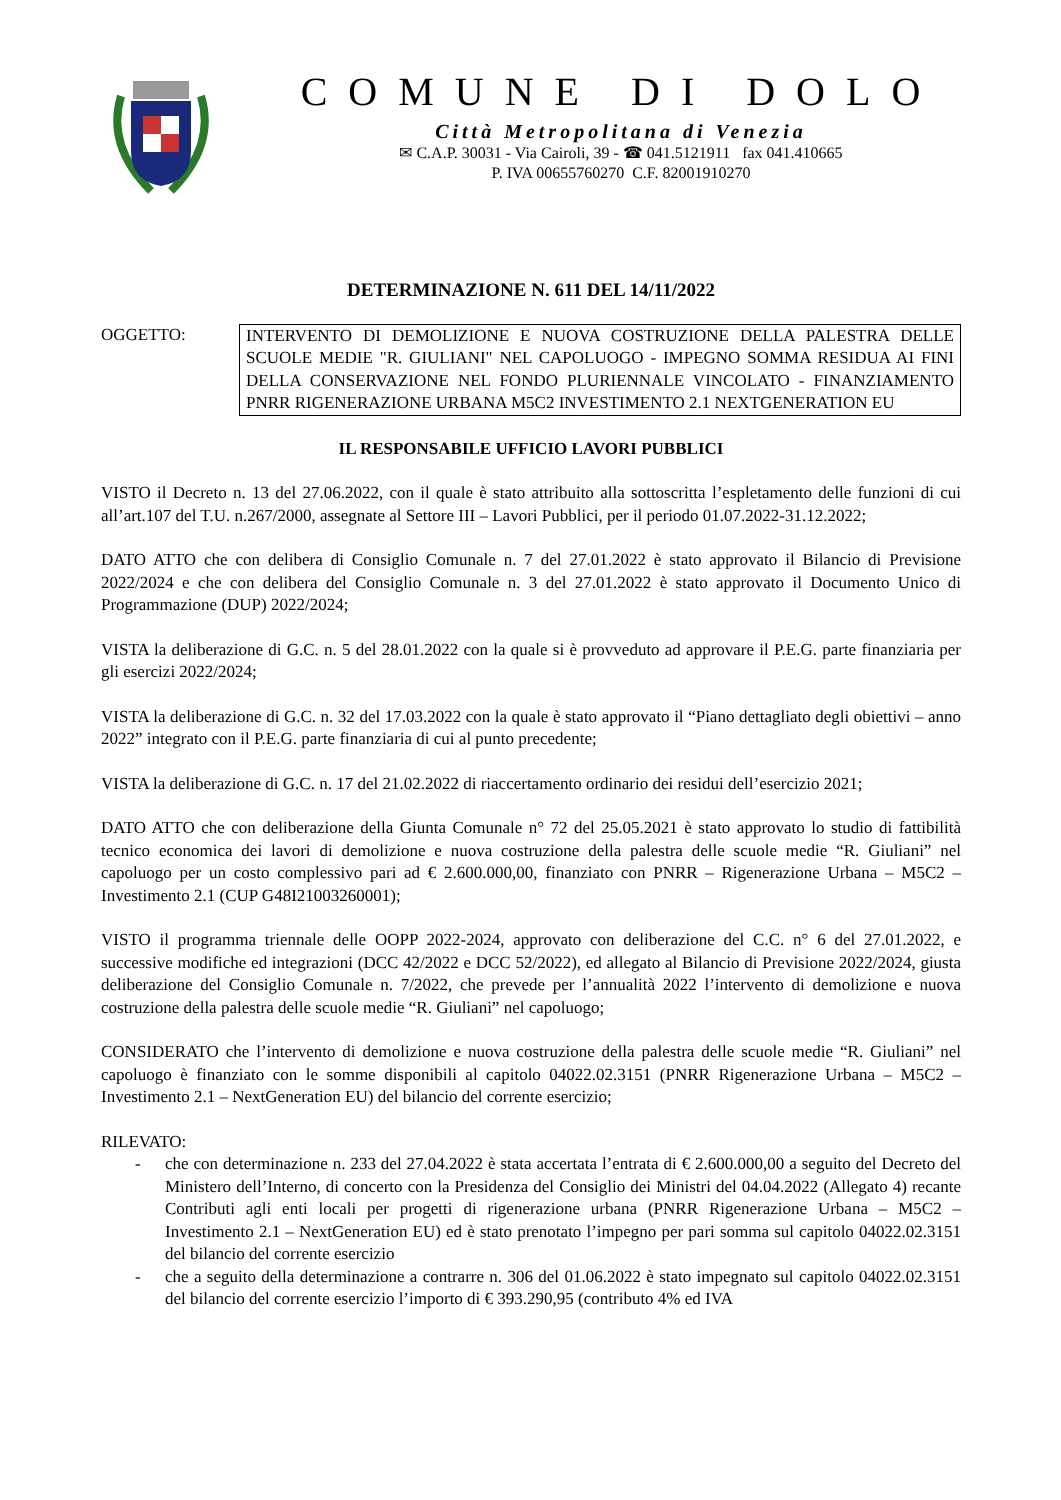COMUNE DI DOLO
Città Metropolitana di Venezia
✉ C.A.P. 30031 - Via Cairoli, 39 - ☎ 041.5121911 fax 041.410665
P. IVA 00655760270 C.F. 82001910270
DETERMINAZIONE N. 611 DEL 14/11/2022
OGGETTO: INTERVENTO DI DEMOLIZIONE E NUOVA COSTRUZIONE DELLA PALESTRA DELLE SCUOLE MEDIE "R. GIULIANI" NEL CAPOLUOGO - IMPEGNO SOMMA RESIDUA AI FINI DELLA CONSERVAZIONE NEL FONDO PLURIENNALE VINCOLATO - FINANZIAMENTO PNRR RIGENERAZIONE URBANA M5C2 INVESTIMENTO 2.1 NEXTGENERATION EU
IL RESPONSABILE UFFICIO LAVORI PUBBLICI
VISTO il Decreto n. 13 del 27.06.2022, con il quale è stato attribuito alla sottoscritta l’espletamento delle funzioni di cui all’art.107 del T.U. n.267/2000, assegnate al Settore III – Lavori Pubblici, per il periodo 01.07.2022-31.12.2022;
DATO ATTO che con delibera di Consiglio Comunale n. 7 del 27.01.2022 è stato approvato il Bilancio di Previsione 2022/2024 e che con delibera del Consiglio Comunale n. 3 del 27.01.2022 è stato approvato il Documento Unico di Programmazione (DUP) 2022/2024;
VISTA la deliberazione di G.C. n. 5 del 28.01.2022 con la quale si è provveduto ad approvare il P.E.G. parte finanziaria per gli esercizi 2022/2024;
VISTA la deliberazione di G.C. n. 32 del 17.03.2022 con la quale è stato approvato il “Piano dettagliato degli obiettivi – anno 2022” integrato con il P.E.G. parte finanziaria di cui al punto precedente;
VISTA la deliberazione di G.C. n. 17 del 21.02.2022 di riaccertamento ordinario dei residui dell’esercizio 2021;
DATO ATTO che con deliberazione della Giunta Comunale n° 72 del 25.05.2021 è stato approvato lo studio di fattibilità tecnico economica dei lavori di demolizione e nuova costruzione della palestra delle scuole medie “R. Giuliani” nel capoluogo per un costo complessivo pari ad € 2.600.000,00, finanziato con PNRR – Rigenerazione Urbana – M5C2 – Investimento 2.1 (CUP G48I21003260001);
VISTO il programma triennale delle OOPP 2022-2024, approvato con deliberazione del C.C. n° 6 del 27.01.2022, e successive modifiche ed integrazioni (DCC 42/2022 e DCC 52/2022), ed allegato al Bilancio di Previsione 2022/2024, giusta deliberazione del Consiglio Comunale n. 7/2022, che prevede per l’annualità 2022 l’intervento di demolizione e nuova costruzione della palestra delle scuole medie “R. Giuliani” nel capoluogo;
CONSIDERATO che l’intervento di demolizione e nuova costruzione della palestra delle scuole medie “R. Giuliani” nel capoluogo è finanziato con le somme disponibili al capitolo 04022.02.3151 (PNRR Rigenerazione Urbana – M5C2 – Investimento 2.1 – NextGeneration EU) del bilancio del corrente esercizio;
RILEVATO:
- che con determinazione n. 233 del 27.04.2022 è stata accertata l’entrata di € 2.600.000,00 a seguito del Decreto del Ministero dell’Interno, di concerto con la Presidenza del Consiglio dei Ministri del 04.04.2022 (Allegato 4) recante Contributi agli enti locali per progetti di rigenerazione urbana (PNRR Rigenerazione Urbana – M5C2 – Investimento 2.1 – NextGeneration EU) ed è stato prenotato l’impegno per pari somma sul capitolo 04022.02.3151 del bilancio del corrente esercizio
- che a seguito della determinazione a contrarre n. 306 del 01.06.2022 è stato impegnato sul capitolo 04022.02.3151 del bilancio del corrente esercizio l’importo di € 393.290,95 (contributo 4% ed IVA